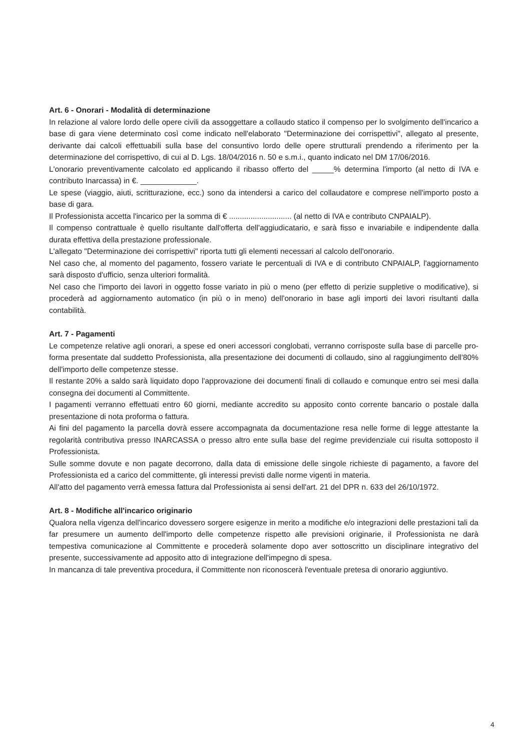Art. 6 - Onorari - Modalità di determinazione
In relazione al valore lordo delle opere civili da assoggettare a collaudo statico il compenso per lo svolgimento dell'incarico a base di gara viene determinato così come indicato nell'elaborato "Determinazione dei corrispettivi", allegato al presente, derivante dai calcoli effettuabili sulla base del consuntivo lordo delle opere strutturali prendendo a riferimento per la determinazione del corrispettivo, di cui al D. Lgs. 18/04/2016 n. 50 e s.m.i., quanto indicato nel DM 17/06/2016.
L'onorario preventivamente calcolato ed applicando il ribasso offerto del _____% determina l'importo (al netto di IVA e contributo Inarcassa) in €. _____________.
Le spese (viaggio, aiuti, scritturazione, ecc.) sono da intendersi a carico del collaudatore e comprese nell'importo posto a base di gara.
Il Professionista accetta l'incarico per la somma di € ............................. (al netto di IVA e contributo CNPAIALP).
Il compenso contrattuale è quello risultante dall'offerta dell'aggiudicatario, e sarà fisso e invariabile e indipendente dalla durata effettiva della prestazione professionale.
L'allegato "Determinazione dei corrispettivi" riporta tutti gli elementi necessari al calcolo dell'onorario.
Nel caso che, al momento del pagamento, fossero variate le percentuali di IVA e di contributo CNPAIALP, l'aggiornamento sarà disposto d'ufficio, senza ulteriori formalità.
Nel caso che l'importo dei lavori in oggetto fosse variato in più o meno (per effetto di perizie suppletive o modificative), si procederà ad aggiornamento automatico (in più o in meno) dell'onorario in base agli importi dei lavori risultanti dalla contabilità.
Art. 7 - Pagamenti
Le competenze relative agli onorari, a spese ed oneri accessori conglobati, verranno corrisposte sulla base di parcelle pro-forma presentate dal suddetto Professionista, alla presentazione dei documenti di collaudo, sino al raggiungimento dell'80% dell'importo delle competenze stesse.
Il restante 20% a saldo sarà liquidato dopo l'approvazione dei documenti finali di collaudo e comunque entro sei mesi dalla consegna dei documenti al Committente.
I pagamenti verranno effettuati entro 60 giorni, mediante accredito su apposito conto corrente bancario o postale dalla presentazione di nota proforma o fattura.
Ai fini del pagamento la parcella dovrà essere accompagnata da documentazione resa nelle forme di legge attestante la regolarità contributiva presso INARCASSA o presso altro ente sulla base del regime previdenziale cui risulta sottoposto il Professionista.
Sulle somme dovute e non pagate decorrono, dalla data di emissione delle singole richieste di pagamento, a favore del Professionista ed a carico del committente, gli interessi previsti dalle norme vigenti in materia.
All'atto del pagamento verrà emessa fattura dal Professionista ai sensi dell'art. 21 del DPR n. 633 del 26/10/1972.
Art. 8 - Modifiche all'incarico originario
Qualora nella vigenza dell'incarico dovessero sorgere esigenze in merito a modifiche e/o integrazioni delle prestazioni tali da far presumere un aumento dell'importo delle competenze rispetto alle previsioni originarie, il Professionista ne darà tempestiva comunicazione al Committente e procederà solamente dopo aver sottoscritto un disciplinare integrativo del presente, successivamente ad apposito atto di integrazione dell'impegno di spesa.
In mancanza di tale preventiva procedura, il Committente non riconoscerà l'eventuale pretesa di onorario aggiuntivo.
4